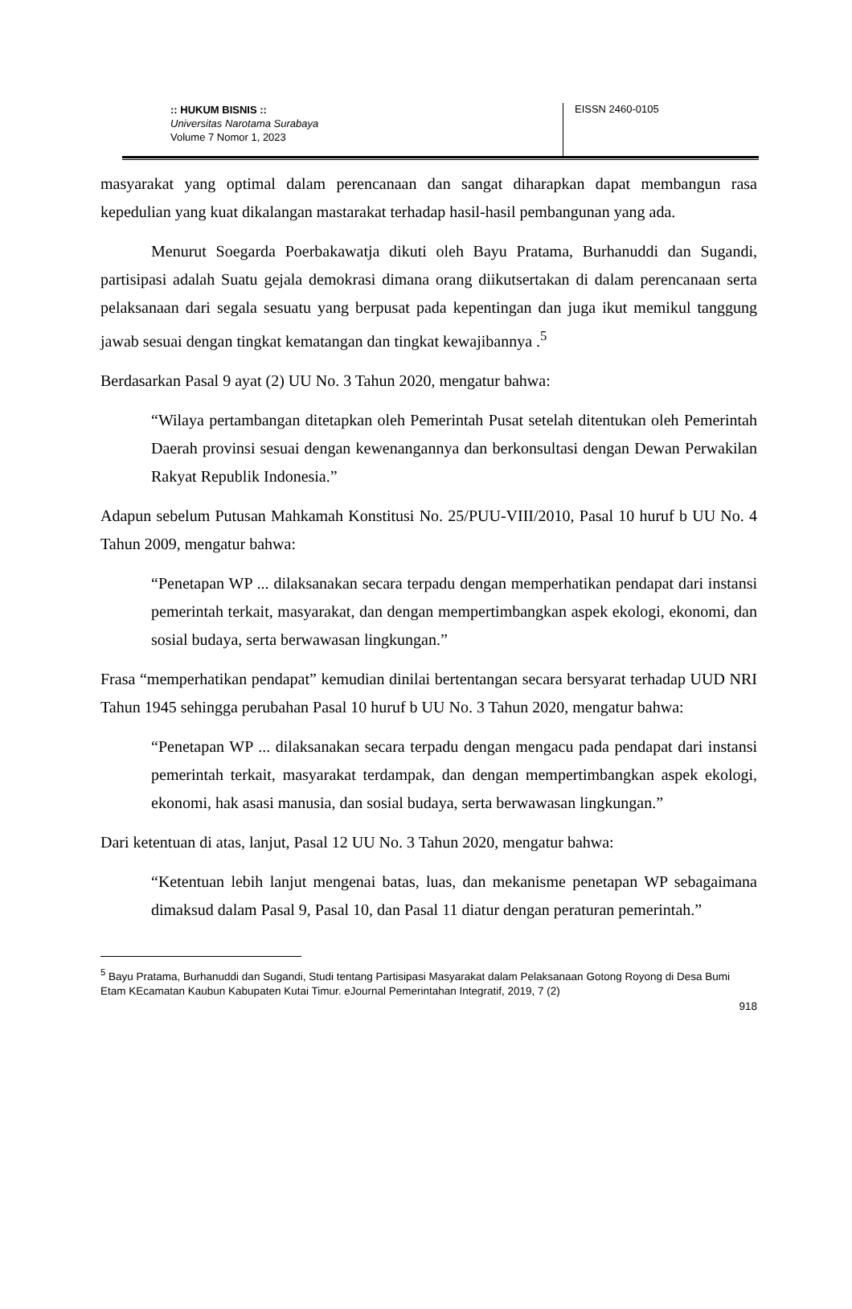:: HUKUM BISNIS ::
Universitas Narotama Surabaya
Volume 7 Nomor 1, 2023
EISSN 2460-0105
masyarakat yang optimal dalam perencanaan dan sangat diharapkan dapat membangun rasa kepedulian yang kuat dikalangan mastarakat terhadap hasil-hasil pembangunan yang ada.
Menurut Soegarda Poerbakawatja dikuti oleh Bayu Pratama, Burhanuddi dan Sugandi, partisipasi adalah Suatu gejala demokrasi dimana orang diikutsertakan di dalam perencanaan serta pelaksanaan dari segala sesuatu yang berpusat pada kepentingan dan juga ikut memikul tanggung jawab sesuai dengan tingkat kematangan dan tingkat kewajibannya .<sup>5</sup>
Berdasarkan Pasal 9 ayat (2) UU No. 3 Tahun 2020, mengatur bahwa:
“Wilaya pertambangan ditetapkan oleh Pemerintah Pusat setelah ditentukan oleh Pemerintah Daerah provinsi sesuai dengan kewenangannya dan berkonsultasi dengan Dewan Perwakilan Rakyat Republik Indonesia.”
Adapun sebelum Putusan Mahkamah Konstitusi No. 25/PUU-VIII/2010, Pasal 10 huruf b UU No. 4 Tahun 2009, mengatur bahwa:
“Penetapan WP ... dilaksanakan secara terpadu dengan memperhatikan pendapat dari instansi pemerintah terkait, masyarakat, dan dengan mempertimbangkan aspek ekologi, ekonomi, dan sosial budaya, serta berwawasan lingkungan.”
Frasa “memperhatikan pendapat” kemudian dinilai bertentangan secara bersyarat terhadap UUD NRI Tahun 1945 sehingga perubahan Pasal 10 huruf b UU No. 3 Tahun 2020, mengatur bahwa:
“Penetapan WP ... dilaksanakan secara terpadu dengan mengacu pada pendapat dari instansi pemerintah terkait, masyarakat terdampak, dan dengan mempertimbangkan aspek ekologi, ekonomi, hak asasi manusia, dan sosial budaya, serta berwawasan lingkungan.”
Dari ketentuan di atas, lanjut, Pasal 12 UU No. 3 Tahun 2020, mengatur bahwa:
“Ketentuan lebih lanjut mengenai batas, luas, dan mekanisme penetapan WP sebagaimana dimaksud dalam Pasal 9, Pasal 10, dan Pasal 11 diatur dengan peraturan pemerintah.”
<sup>5</sup> Bayu Pratama, Burhanuddi dan Sugandi, Studi tentang Partisipasi Masyarakat dalam Pelaksanaan Gotong Royong di Desa Bumi Etam KEcamatan Kaubun Kabupaten Kutai Timur. eJournal Pemerintahan Integratif, 2019, 7 (2)
918